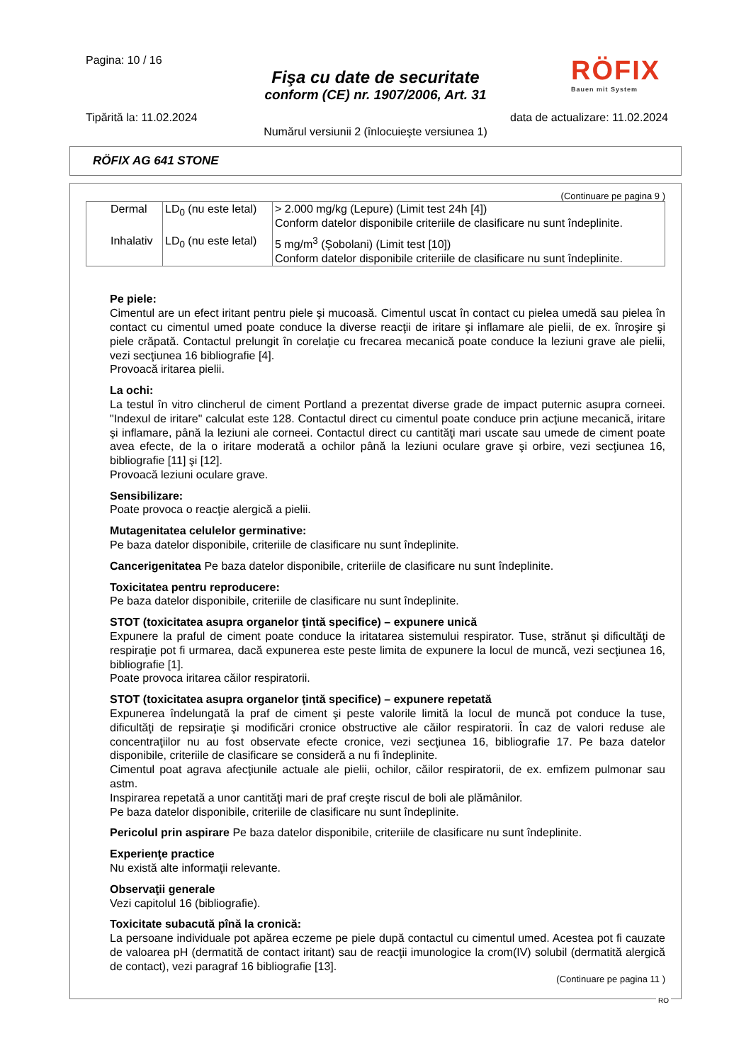Pagina: 10 / 16
Fişa cu date de securitate
conform (CE) nr. 1907/2006, Art. 31
RÖFIX
Bauen mit System
Tipărită la: 11.02.2024 data de actualizare: 11.02.2024
Numărul versiunii 2 (înlocuieşte versiunea 1)
RÖFIX AG 641 STONE
(Continuare pe pagina 9 )
| Dermal | LD<sub>0</sub> (nu este letal) | > 2.000 mg/kg (Lepure) (Limit test 24h [4]) Conform datelor disponibile criteriile de clasificare nu sunt îndeplinite. |
| Inhalativ | LD<sub>0</sub> (nu este letal) | 5 mg/m<sup>3</sup> (Şobolani) (Limit test [10]) Conform datelor disponibile criteriile de clasificare nu sunt îndeplinite. |
Pe piele:
Cimentul are un efect iritant pentru piele şi mucoasă. Cimentul uscat în contact cu pielea umedă sau pielea în contact cu cimentul umed poate conduce la diverse reacţii de iritare şi inflamare ale pielii, de ex. înroşire şi piele crăpată. Contactul prelungit în corelaţie cu frecarea mecanică poate conduce la leziuni grave ale pielii, vezi secţiunea 16 bibliografie [4].
Provoacă iritarea pielii.
La ochi:
La testul în vitro clincherul de ciment Portland a prezentat diverse grade de impact puternic asupra corneei. "Indexul de iritare" calculat este 128. Contactul direct cu cimentul poate conduce prin acţiune mecanică, iritare şi inflamare, până la leziuni ale corneei. Contactul direct cu cantităţi mari uscate sau umede de ciment poate avea efecte, de la o iritare moderată a ochilor până la leziuni oculare grave şi orbire, vezi secţiunea 16, bibliografie [11] şi [12].
Provoacă leziuni oculare grave.
Sensibilizare:
Poate provoca o reacţie alergică a pielii.
Mutagenitatea celulelor germinative:
Pe baza datelor disponibile, criteriile de clasificare nu sunt îndeplinite.
Cancerigenitatea Pe baza datelor disponibile, criteriile de clasificare nu sunt îndeplinite.
Toxicitatea pentru reproducere:
Pe baza datelor disponibile, criteriile de clasificare nu sunt îndeplinite.
STOT (toxicitatea asupra organelor ţintă specifice) – expunere unică
Expunere la praful de ciment poate conduce la iritatarea sistemului respirator. Tuse, strănut şi dificultăţi de respiraţie pot fi urmarea, dacă expunerea este peste limita de expunere la locul de muncă, vezi secţiunea 16, bibliografie [1].
Poate provoca iritarea căilor respiratorii.
STOT (toxicitatea asupra organelor ţintă specifice) – expunere repetată
Expunerea îndelungată la praf de ciment şi peste valorile limită la locul de muncă pot conduce la tuse, dificultăţi de repsiraţie şi modificări cronice obstructive ale căilor respiratorii. În caz de valori reduse ale concentraţiilor nu au fost observate efecte cronice, vezi secţiunea 16, bibliografie 17. Pe baza datelor disponibile, criteriile de clasificare se consideră a nu fi îndeplinite.
Cimentul poat agrava afecţiunile actuale ale pielii, ochilor, căilor respiratorii, de ex. emfizem pulmonar sau astm.
Inspirarea repetată a unor cantităţi mari de praf creşte riscul de boli ale plămânilor.
Pe baza datelor disponibile, criteriile de clasificare nu sunt îndeplinite.
Pericolul prin aspirare Pe baza datelor disponibile, criteriile de clasificare nu sunt îndeplinite.
Experienţe practice
Nu există alte informaţii relevante.
Observaţii generale
Vezi capitolul 16 (bibliografie).
Toxicitate subacută pînă la cronică:
La persoane individuale pot apărea eczeme pe piele după contactul cu cimentul umed. Acestea pot fi cauzate de valoarea pH (dermatită de contact iritant) sau de reacţii imunologice la crom(IV) solubil (dermatită alergică de contact), vezi paragraf 16 bibliografie [13].
(Continuare pe pagina 11 )
RO